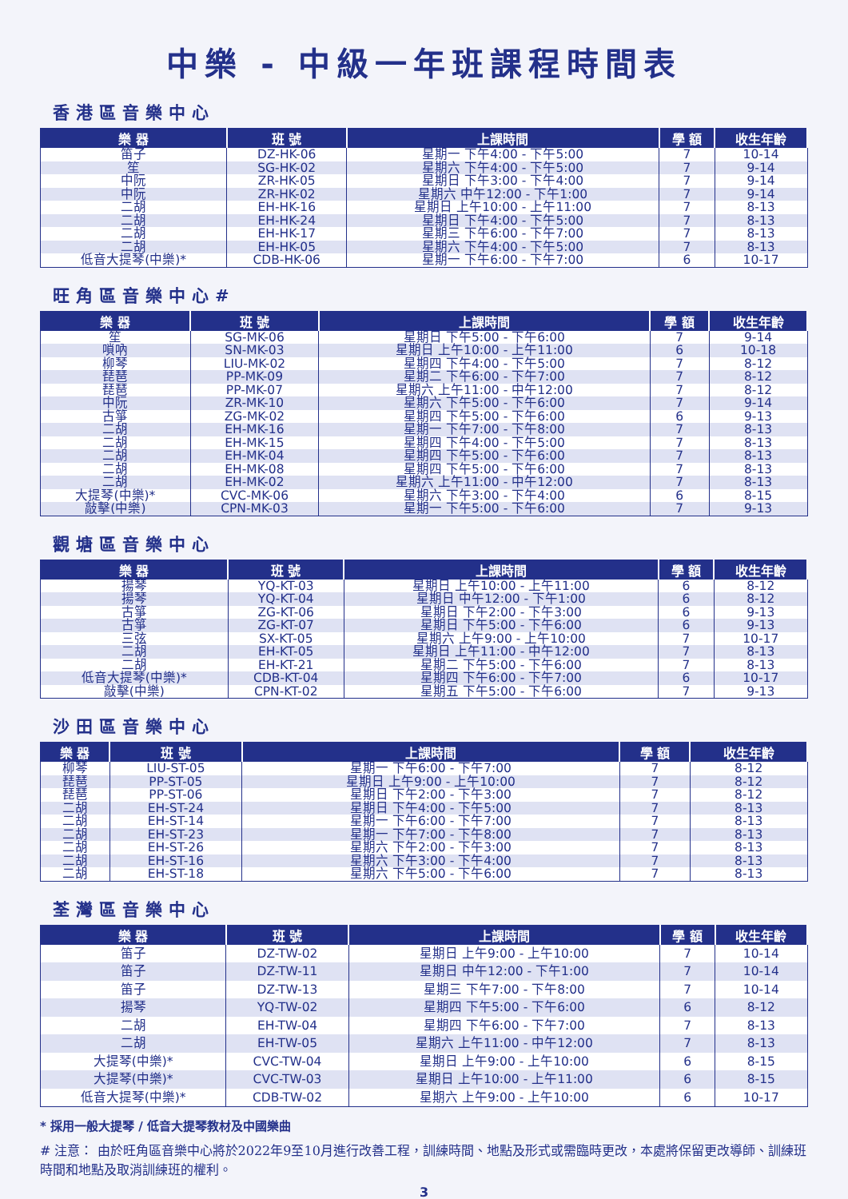中樂 - 中級一年班課程時間表
香港區音樂中心
| 樂 器 | 班 號 | 上課時間 | 學 額 | 收生年齡 |
| --- | --- | --- | --- | --- |
| 笛子 | DZ-HK-06 | 星期一 下午4:00 - 下午5:00 | 7 | 10-14 |
| 笙 | SG-HK-02 | 星期六 下午4:00 - 下午5:00 | 7 | 9-14 |
| 中阮 | ZR-HK-05 | 星期日 下午3:00 - 下午4:00 | 7 | 9-14 |
| 中阮 | ZR-HK-02 | 星期六 中午12:00 - 下午1:00 | 7 | 9-14 |
| 二胡 | EH-HK-16 | 星期日 上午10:00 - 上午11:00 | 7 | 8-13 |
| 二胡 | EH-HK-24 | 星期日 下午4:00 - 下午5:00 | 7 | 8-13 |
| 二胡 | EH-HK-17 | 星期三 下午6:00 - 下午7:00 | 7 | 8-13 |
| 二胡 | EH-HK-05 | 星期六 下午4:00 - 下午5:00 | 7 | 8-13 |
| 低音大提琴(中樂)* | CDB-HK-06 | 星期一 下午6:00 - 下午7:00 | 6 | 10-17 |
旺角區音樂中心#
| 樂 器 | 班 號 | 上課時間 | 學 額 | 收生年齡 |
| --- | --- | --- | --- | --- |
| 笙 | SG-MK-06 | 星期日 下午5:00 - 下午6:00 | 7 | 9-14 |
| 嗩吶 | SN-MK-03 | 星期日 上午10:00 - 上午11:00 | 6 | 10-18 |
| 柳琴 | LIU-MK-02 | 星期四 下午4:00 - 下午5:00 | 7 | 8-12 |
| 琵琶 | PP-MK-09 | 星期二 下午6:00 - 下午7:00 | 7 | 8-12 |
| 琵琶 | PP-MK-07 | 星期六 上午11:00 - 中午12:00 | 7 | 8-12 |
| 中阮 | ZR-MK-10 | 星期六 下午5:00 - 下午6:00 | 7 | 9-14 |
| 古箏 | ZG-MK-02 | 星期四 下午5:00 - 下午6:00 | 6 | 9-13 |
| 二胡 | EH-MK-16 | 星期一 下午7:00 - 下午8:00 | 7 | 8-13 |
| 二胡 | EH-MK-15 | 星期四 下午4:00 - 下午5:00 | 7 | 8-13 |
| 二胡 | EH-MK-04 | 星期四 下午5:00 - 下午6:00 | 7 | 8-13 |
| 二胡 | EH-MK-08 | 星期四 下午5:00 - 下午6:00 | 7 | 8-13 |
| 二胡 | EH-MK-02 | 星期六 上午11:00 - 中午12:00 | 7 | 8-13 |
| 大提琴(中樂)* | CVC-MK-06 | 星期六 下午3:00 - 下午4:00 | 6 | 8-15 |
| 敲擊(中樂) | CPN-MK-03 | 星期一 下午5:00 - 下午6:00 | 7 | 9-13 |
觀塘區音樂中心
| 樂 器 | 班 號 | 上課時間 | 學 額 | 收生年齡 |
| --- | --- | --- | --- | --- |
| 揚琴 | YQ-KT-03 | 星期日 上午10:00 - 上午11:00 | 6 | 8-12 |
| 揚琴 | YQ-KT-04 | 星期日 中午12:00 - 下午1:00 | 6 | 8-12 |
| 古箏 | ZG-KT-06 | 星期日 下午2:00 - 下午3:00 | 6 | 9-13 |
| 古箏 | ZG-KT-07 | 星期日 下午5:00 - 下午6:00 | 6 | 9-13 |
| 三弦 | SX-KT-05 | 星期六 上午9:00 - 上午10:00 | 7 | 10-17 |
| 二胡 | EH-KT-05 | 星期日 上午11:00 - 中午12:00 | 7 | 8-13 |
| 二胡 | EH-KT-21 | 星期二 下午5:00 - 下午6:00 | 7 | 8-13 |
| 低音大提琴(中樂)* | CDB-KT-04 | 星期四 下午6:00 - 下午7:00 | 6 | 10-17 |
| 敲擊(中樂) | CPN-KT-02 | 星期五 下午5:00 - 下午6:00 | 7 | 9-13 |
沙田區音樂中心
| 樂 器 | 班 號 | 上課時間 | 學 額 | 收生年齡 |
| --- | --- | --- | --- | --- |
| 柳琴 | LIU-ST-05 | 星期一 下午6:00 - 下午7:00 | 7 | 8-12 |
| 琵琶 | PP-ST-05 | 星期日 上午9:00 - 上午10:00 | 7 | 8-12 |
| 琵琶 | PP-ST-06 | 星期日 下午2:00 - 下午3:00 | 7 | 8-12 |
| 二胡 | EH-ST-24 | 星期日 下午4:00 - 下午5:00 | 7 | 8-13 |
| 二胡 | EH-ST-14 | 星期一 下午6:00 - 下午7:00 | 7 | 8-13 |
| 二胡 | EH-ST-23 | 星期一 下午7:00 - 下午8:00 | 7 | 8-13 |
| 二胡 | EH-ST-26 | 星期六 下午2:00 - 下午3:00 | 7 | 8-13 |
| 二胡 | EH-ST-16 | 星期六 下午3:00 - 下午4:00 | 7 | 8-13 |
| 二胡 | EH-ST-18 | 星期六 下午5:00 - 下午6:00 | 7 | 8-13 |
荃灣區音樂中心
| 樂 器 | 班 號 | 上課時間 | 學 額 | 收生年齡 |
| --- | --- | --- | --- | --- |
| 笛子 | DZ-TW-02 | 星期日 上午9:00 - 上午10:00 | 7 | 10-14 |
| 笛子 | DZ-TW-11 | 星期日 中午12:00 - 下午1:00 | 7 | 10-14 |
| 笛子 | DZ-TW-13 | 星期三 下午7:00 - 下午8:00 | 7 | 10-14 |
| 揚琴 | YQ-TW-02 | 星期四 下午5:00 - 下午6:00 | 6 | 8-12 |
| 二胡 | EH-TW-04 | 星期四 下午6:00 - 下午7:00 | 7 | 8-13 |
| 二胡 | EH-TW-05 | 星期六 上午11:00 - 中午12:00 | 7 | 8-13 |
| 大提琴(中樂)* | CVC-TW-04 | 星期日 上午9:00 - 上午10:00 | 6 | 8-15 |
| 大提琴(中樂)* | CVC-TW-03 | 星期日 上午10:00 - 上午11:00 | 6 | 8-15 |
| 低音大提琴(中樂)* | CDB-TW-02 | 星期六 上午9:00 - 上午10:00 | 6 | 10-17 |
* 採用一般大提琴 / 低音大提琴教材及中國樂曲
# 注意： 由於旺角區音樂中心將於2022年9至10月進行改善工程，訓練時間、地點及形式或需臨時更改，本處將保留更改導師、訓練班時間和地點及取消訓練班的權利。
3